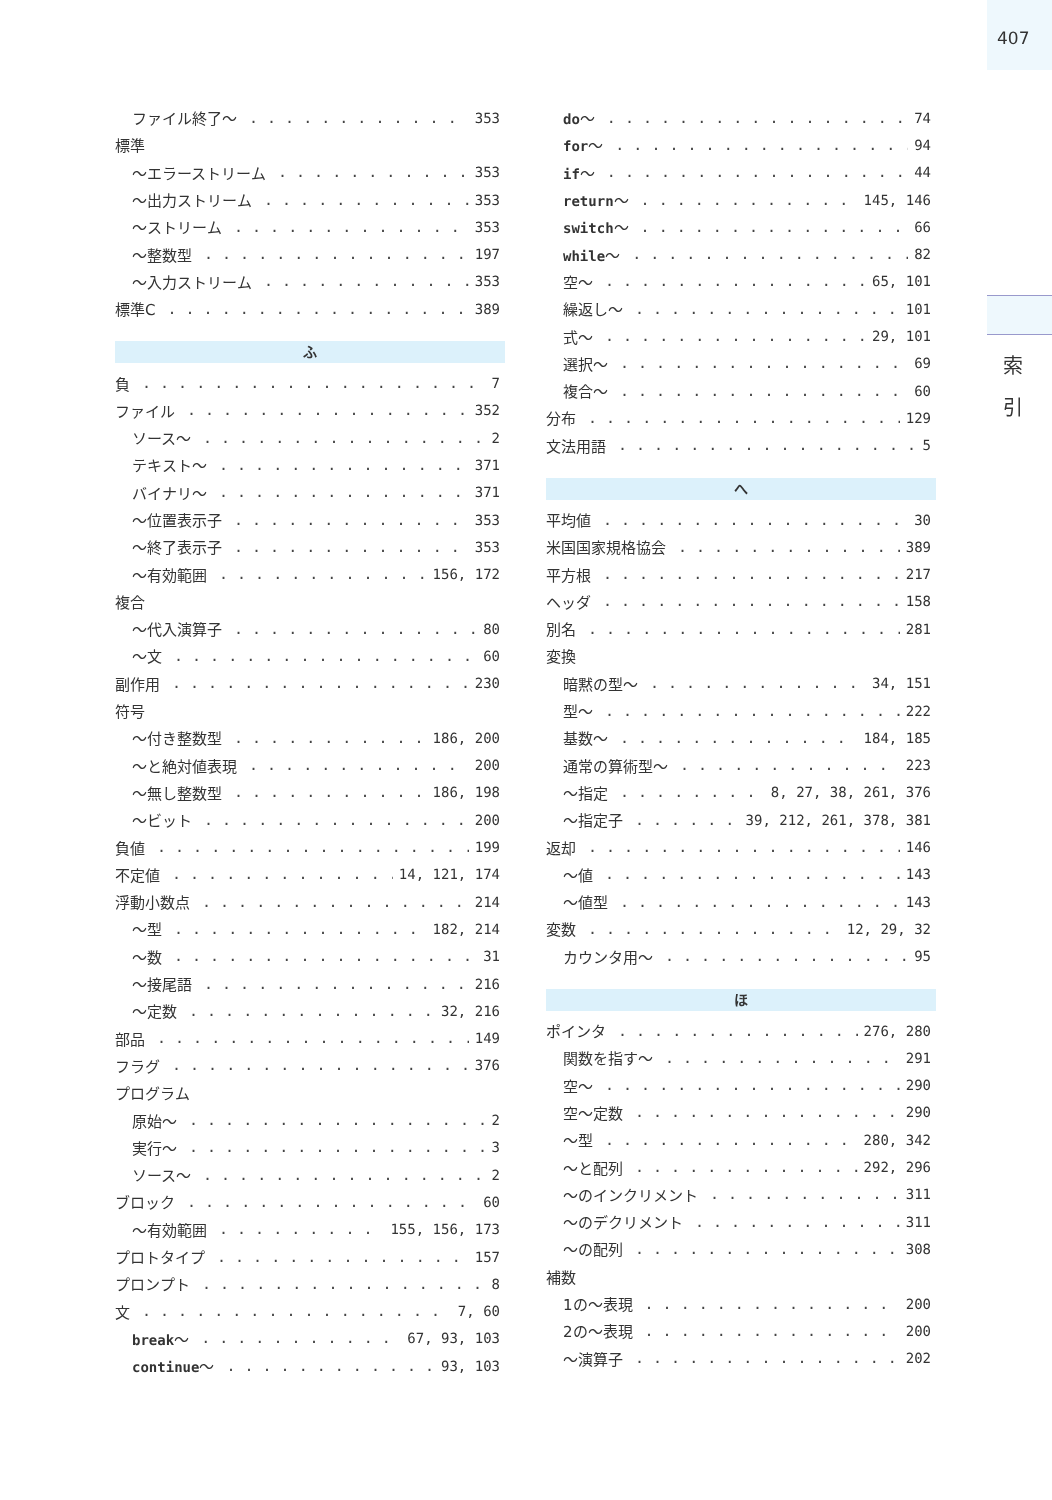407
索 引
ファイル終了〜 353
標準
〜エラーストリーム 353
〜出力ストリーム 353
〜ストリーム 353
〜整数型 197
〜入力ストリーム 353
標準C 389
ふ
負 7
ファイル 352
ソース〜 2
テキスト〜 371
バイナリ〜 371
〜位置表示子 353
〜終了表示子 353
〜有効範囲 156, 172
複合
〜代入演算子 80
〜文 60
副作用 230
符号
〜付き整数型 186, 200
〜と絶対値表現 200
〜無し整数型 186, 198
〜ビット 200
負値 199
不定値 14, 121, 174
浮動小数点 214
〜型 182, 214
〜数 31
〜接尾語 216
〜定数 32, 216
部品 149
フラグ 376
プログラム
原始〜 2
実行〜 3
ソース〜 2
ブロック 60
〜有効範囲 155, 156, 173
プロトタイプ 157
プロンプト 8
文 7, 60
break〜 67, 93, 103
continue〜 93, 103
do〜 74
for〜 94
if〜 44
return〜 145, 146
switch〜 66
while〜 82
空〜 65, 101
繰返し〜 101
式〜 29, 101
選択〜 69
複合〜 60
分布 129
文法用語 5
へ
平均値 30
米国国家規格協会 389
平方根 217
ヘッダ 158
別名 281
変換
暗黙の型〜 34, 151
型〜 222
基数〜 184, 185
通常の算術型〜 223
〜指定 8, 27, 38, 261, 376
〜指定子 39, 212, 261, 378, 381
返却 146
〜値 143
〜値型 143
変数 12, 29, 32
カウンタ用〜 95
ほ
ポインタ 276, 280
関数を指す〜 291
空〜 290
空〜定数 290
〜型 280, 342
〜と配列 292, 296
〜のインクリメント 311
〜のデクリメント 311
〜の配列 308
補数
1の〜表現 200
2の〜表現 200
〜演算子 202